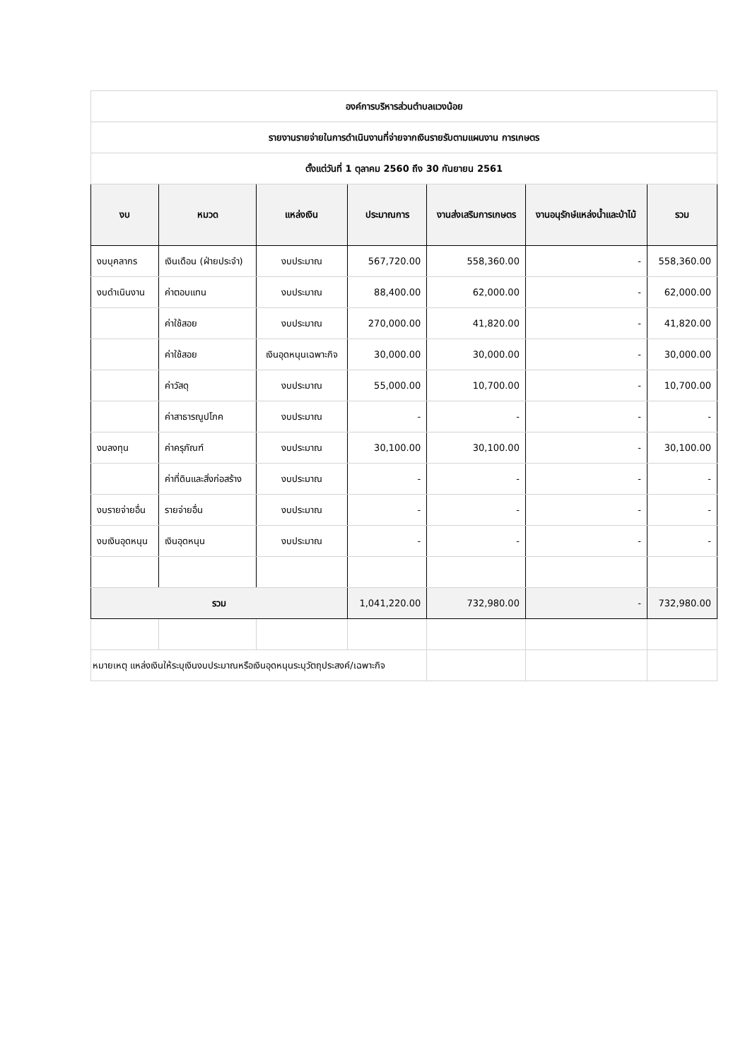| องค์การบริหารส่วนตำบลแวงน้อย | | | | | | |
| รายงานรายจ่ายในการดำเนินงานที่จ่ายจากเงินรายรับตามแผนงาน การเกษตร | | | | | | |
| ตั้งแต่วันที่ 1 ตุลาคม 2560 ถึง 30 กันยายน 2561 | | | | | | |
| งบ | หมวด | แหล่งเงิน | ประมาณการ | งานส่งเสริมการเกษตร | งานอนุรักษ์แหล่งน้ำและป่าไม้ | รวม |
| งบบุคลากร | เงินเดือน (ฝ่ายประจำ) | งบประมาณ | 567,720.00 | 558,360.00 | - | 558,360.00 |
| งบดำเนินงาน | ค่าตอบแทน | งบประมาณ | 88,400.00 | 62,000.00 | - | 62,000.00 |
| | ค่าใช้สอย | งบประมาณ | 270,000.00 | 41,820.00 | - | 41,820.00 |
| | ค่าใช้สอย | เงินอุดหนุนเฉพาะกิจ | 30,000.00 | 30,000.00 | - | 30,000.00 |
| | ค่าวัสดุ | งบประมาณ | 55,000.00 | 10,700.00 | - | 10,700.00 |
| | ค่าสาธารณูปโภค | งบประมาณ | - | - | - | - |
| งบลงทุน | ค่าครุภัณฑ์ | งบประมาณ | 30,100.00 | 30,100.00 | - | 30,100.00 |
| | ค่าที่ดินและสิ่งก่อสร้าง | งบประมาณ | - | - | - | - |
| งบรายจ่ายอื่น | รายจ่ายอื่น | งบประมาณ | - | - | - | - |
| งบเงินอุดหนุน | เงินอุดหนุน | งบประมาณ | - | - | - | - |
| รวม | | | 1,041,220.00 | 732,980.00 | - | 732,980.00 |
| หมายเหตุ แหล่งเงินให้ระบุเงินงบประมาณหรือเงินอุดหนุนระบุวัตถุประสงค์/เฉพาะกิจ | | | | | | |